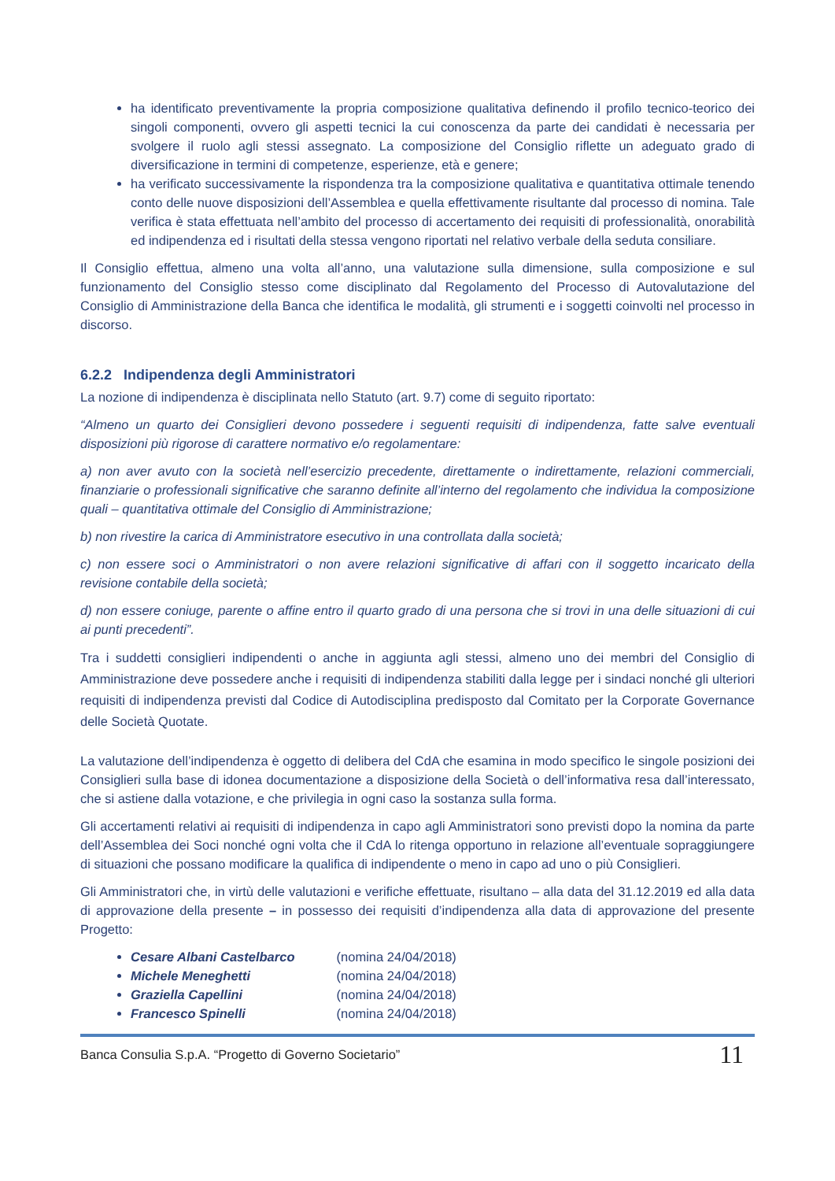ha identificato preventivamente la propria composizione qualitativa definendo il profilo tecnico-teorico dei singoli componenti, ovvero gli aspetti tecnici la cui conoscenza da parte dei candidati è necessaria per svolgere il ruolo agli stessi assegnato. La composizione del Consiglio riflette un adeguato grado di diversificazione in termini di competenze, esperienze, età e genere;
ha verificato successivamente la rispondenza tra la composizione qualitativa e quantitativa ottimale tenendo conto delle nuove disposizioni dell’Assemblea e quella effettivamente risultante dal processo di nomina. Tale verifica è stata effettuata nell’ambito del processo di accertamento dei requisiti di professionalità, onorabilità ed indipendenza ed i risultati della stessa vengono riportati nel relativo verbale della seduta consiliare.
Il Consiglio effettua, almeno una volta all’anno, una valutazione sulla dimensione, sulla composizione e sul funzionamento del Consiglio stesso come disciplinato dal Regolamento del Processo di Autovalutazione del Consiglio di Amministrazione della Banca che identifica le modalità, gli strumenti e i soggetti coinvolti nel processo in discorso.
6.2.2 Indipendenza degli Amministratori
La nozione di indipendenza è disciplinata nello Statuto (art. 9.7) come di seguito riportato:
“Almeno un quarto dei Consiglieri devono possedere i seguenti requisiti di indipendenza, fatte salve eventuali disposizioni più rigorose di carattere normativo e/o regolamentare:
a) non aver avuto con la società nell’esercizio precedente, direttamente o indirettamente, relazioni commerciali, finanziarie o professionali significative che saranno definite all’interno del regolamento che individua la composizione quali – quantitativa ottimale del Consiglio di Amministrazione;
b) non rivestire la carica di Amministratore esecutivo in una controllata dalla società;
c) non essere soci o Amministratori o non avere relazioni significative di affari con il soggetto incaricato della revisione contabile della società;
d) non essere coniuge, parente o affine entro il quarto grado di una persona che si trovi in una delle situazioni di cui ai punti precedenti”.
Tra i suddetti consiglieri indipendenti o anche in aggiunta agli stessi, almeno uno dei membri del Consiglio di Amministrazione deve possedere anche i requisiti di indipendenza stabiliti dalla legge per i sindaci nonché gli ulteriori requisiti di indipendenza previsti dal Codice di Autodisciplina predisposto dal Comitato per la Corporate Governance delle Società Quotate.
La valutazione dell’indipendenza è oggetto di delibera del CdA che esamina in modo specifico le singole posizioni dei Consiglieri sulla base di idonea documentazione a disposizione della Società o dell’informativa resa dall’interessato, che si astiene dalla votazione, e che privilegia in ogni caso la sostanza sulla forma.
Gli accertamenti relativi ai requisiti di indipendenza in capo agli Amministratori sono previsti dopo la nomina da parte dell’Assemblea dei Soci nonché ogni volta che il CdA lo ritenga opportuno in relazione all’eventuale sopraggiungere di situazioni che possano modificare la qualifica di indipendente o meno in capo ad uno o più Consiglieri.
Gli Amministratori che, in virtù delle valutazioni e verifiche effettuate, risultano – alla data del 31.12.2019 ed alla data di approvazione della presente – in possesso dei requisiti d’indipendenza alla data di approvazione del presente Progetto:
Cesare Albani Castelbarco (nomina 24/04/2018)
Michele Meneghetti (nomina 24/04/2018)
Graziella Capellini (nomina 24/04/2018)
Francesco Spinelli (nomina 24/04/2018)
Banca Consulia S.p.A. “Progetto di Governo Societario” 11